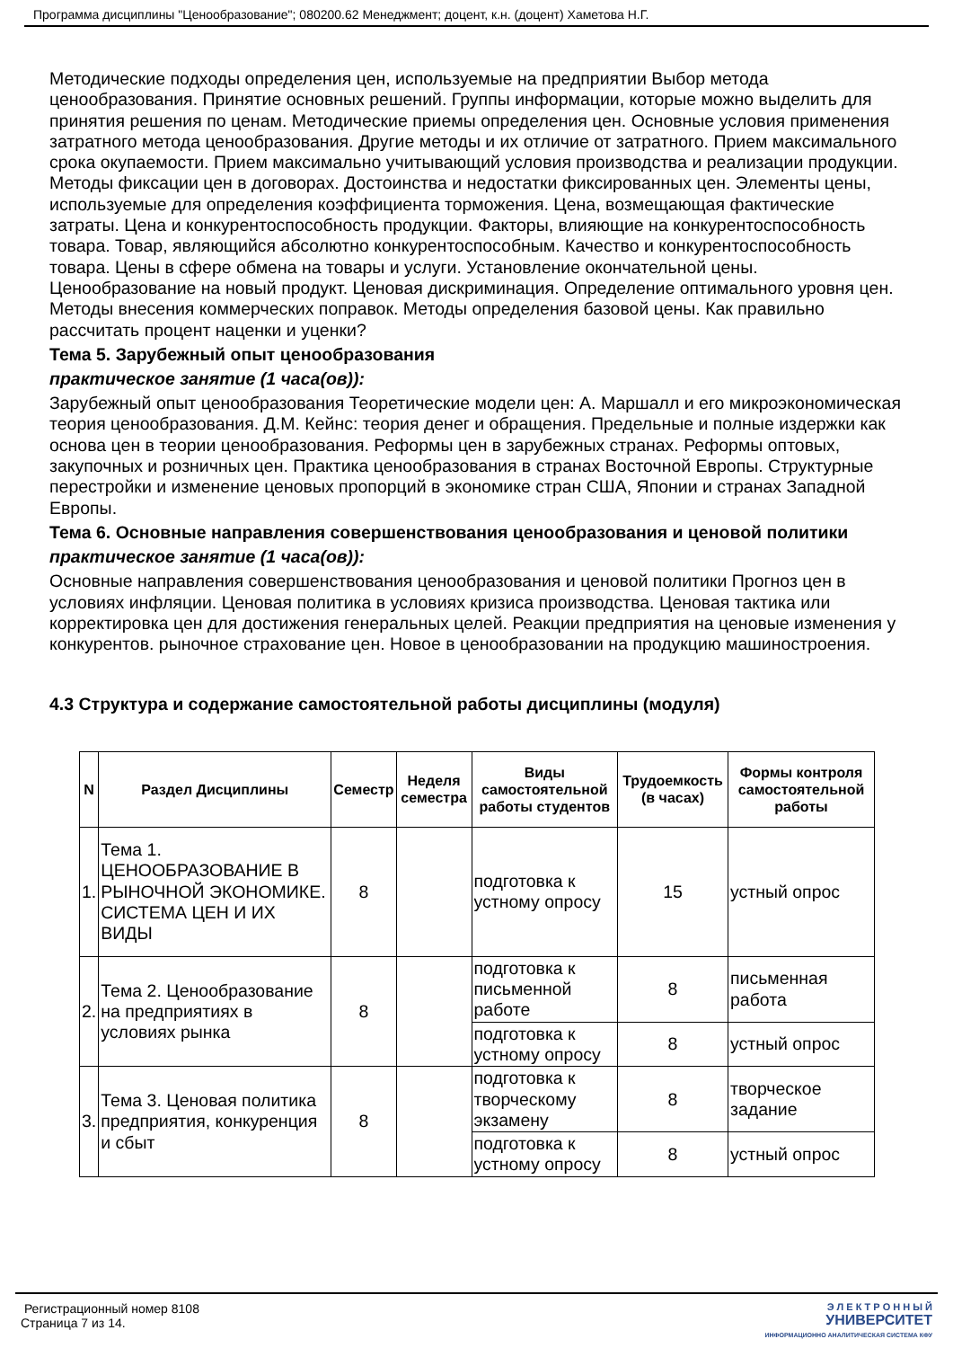Программа дисциплины "Ценообразование"; 080200.62 Менеджмент; доцент, к.н. (доцент) Хаметова Н.Г.
Методические подходы определения цен, используемые на предприятии Выбор метода ценообразования. Принятие основных решений. Группы информации, которые можно выделить для принятия решения по ценам. Методические приемы определения цен. Основные условия применения затратного метода ценообразования. Другие методы и их отличие от затратного. Прием максимального срока окупаемости. Прием максимально учитывающий условия производства и реализации продукции. Методы фиксации цен в договорах. Достоинства и недостатки фиксированных цен. Элементы цены, используемые для определения коэффициента торможения. Цена, возмещающая фактические затраты. Цена и конкурентоспособность продукции. Факторы, влияющие на конкурентоспособность товара. Товар, являющийся абсолютно конкурентоспособным. Качество и конкурентоспособность товара. Цены в сфере обмена на товары и услуги. Установление окончательной цены. Ценообразование на новый продукт. Ценовая дискриминация. Определение оптимального уровня цен. Методы внесения коммерческих поправок. Методы определения базовой цены. Как правильно рассчитать процент наценки и уценки?
Тема 5. Зарубежный опыт ценообразования
практическое занятие (1 часа(ов)):
Зарубежный опыт ценообразования Теоретические модели цен: А. Маршалл и его микроэкономическая теория ценообразования. Д.М. Кейнс: теория денег и обращения. Предельные и полные издержки как основа цен в теории ценообразования. Реформы цен в зарубежных странах. Реформы оптовых, закупочных и розничных цен. Практика ценообразования в странах Восточной Европы. Структурные перестройки и изменение ценовых пропорций в экономике стран США, Японии и странах Западной Европы.
Тема 6. Основные направления совершенствования ценообразования и ценовой политики
практическое занятие (1 часа(ов)):
Основные направления совершенствования ценообразования и ценовой политики Прогноз цен в условиях инфляции. Ценовая политика в условиях кризиса производства. Ценовая тактика или корректировка цен для достижения генеральных целей. Реакции предприятия на ценовые изменения у конкурентов. рыночное страхование цен. Новое в ценообразовании на продукцию машиностроения.
4.3 Структура и содержание самостоятельной работы дисциплины (модуля)
| N | Раздел Дисциплины | Семестр | Неделя семестра | Виды самостоятельной работы студентов | Трудоемкость (в часах) | Формы контроля самостоятельной работы |
| --- | --- | --- | --- | --- | --- | --- |
| 1. | Тема 1. ЦЕНООБРАЗОВАНИЕ В РЫНОЧНОЙ ЭКОНОМИКЕ. СИСТЕМА ЦЕН И ИХ ВИДЫ | 8 | | подготовка к устному опросу | 15 | устный опрос |
| 2. | Тема 2. Ценообразование на предприятиях в условиях рынка | 8 | | подготовка к письменной работе | 8 | письменная работа |
| | | | | подготовка к устному опросу | 8 | устный опрос |
| 3. | Тема 3. Ценовая политика предприятия, конкуренция и сбыт | 8 | | подготовка к творческому экзамену | 8 | творческое задание |
| | | | | подготовка к устному опросу | 8 | устный опрос |
Регистрационный номер 8108
Страница 7 из 14.
Э Л Е К Т Р О Н Н Ы Й
УНИВЕРСИТЕТ
ИНФОРМАЦИОННО АНАЛИТИЧЕСКАЯ СИСТЕМА КФУ